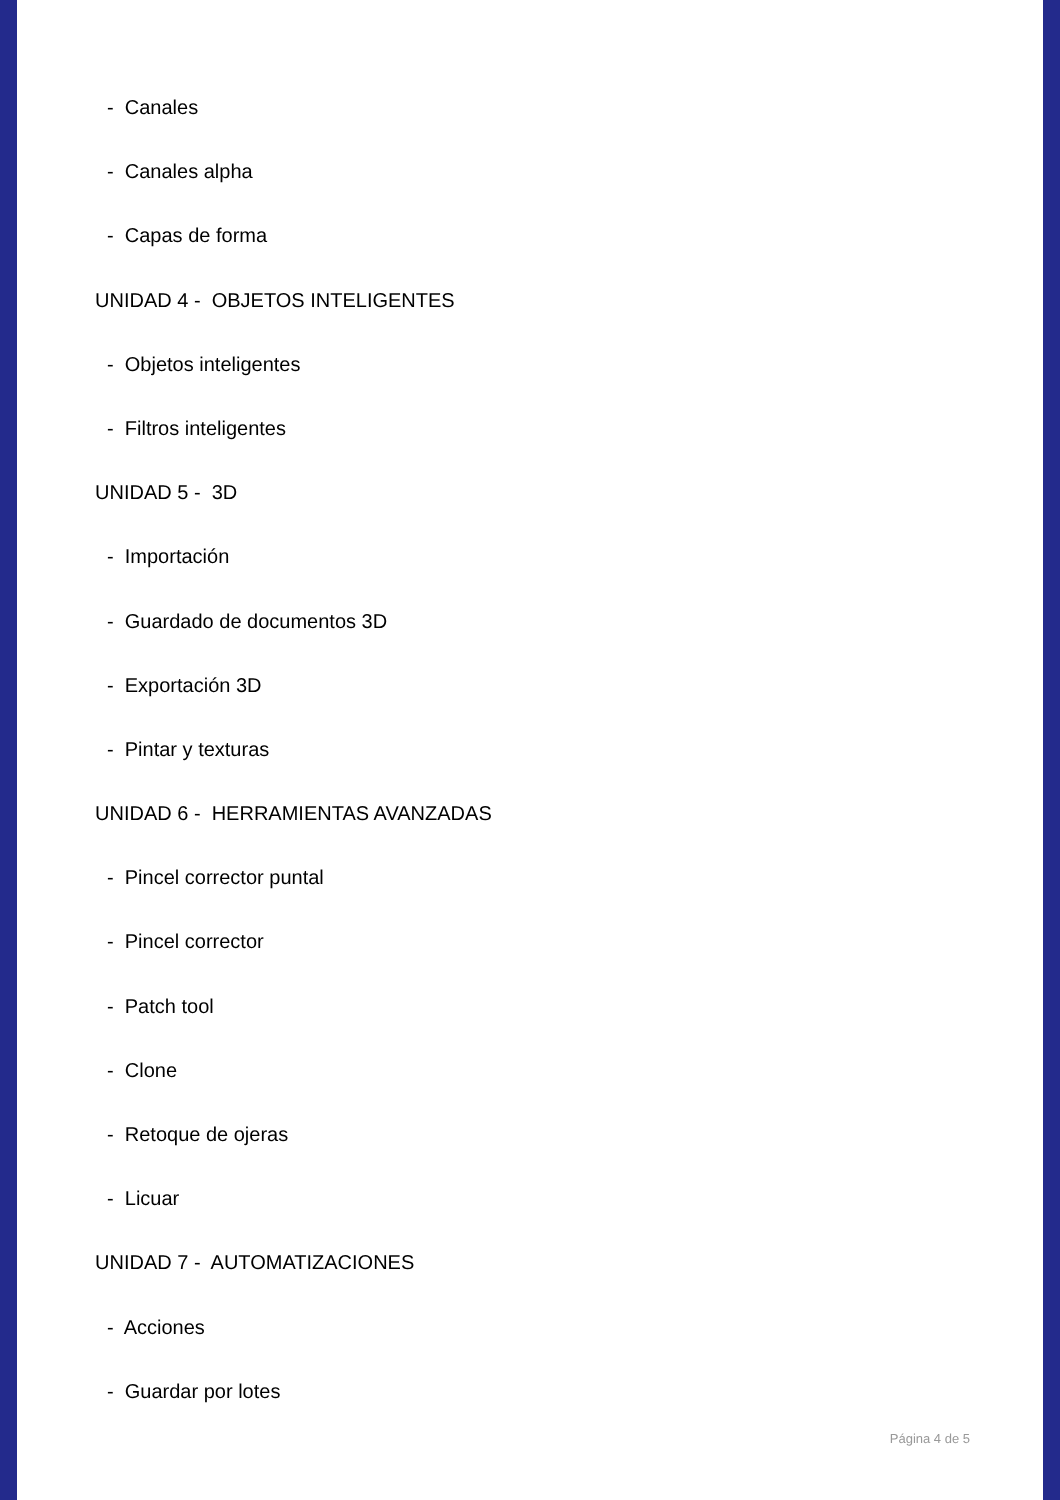- Canales
- Canales alpha
- Capas de forma
UNIDAD 4 - OBJETOS INTELIGENTES
- Objetos inteligentes
- Filtros inteligentes
UNIDAD 5 - 3D
- Importación
- Guardado de documentos 3D
- Exportación 3D
- Pintar y texturas
UNIDAD 6 - HERRAMIENTAS AVANZADAS
- Pincel corrector puntal
- Pincel corrector
- Patch tool
- Clone
- Retoque de ojeras
- Licuar
UNIDAD 7 - AUTOMATIZACIONES
- Acciones
- Guardar por lotes
Página 4 de 5